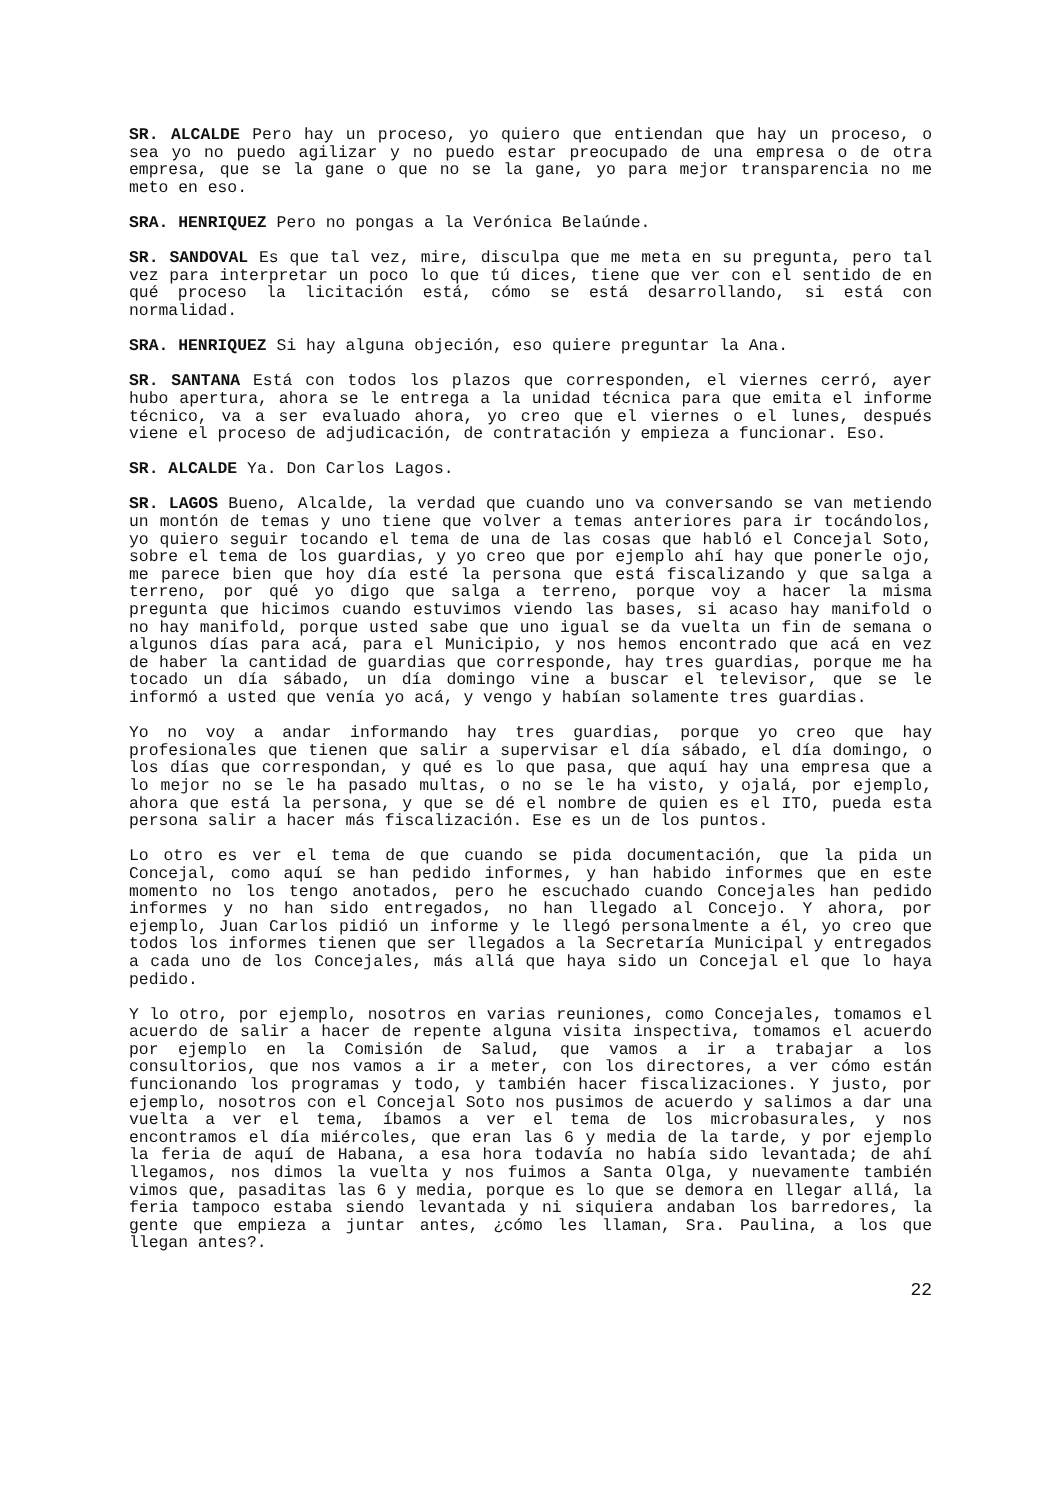SR. ALCALDE Pero hay un proceso, yo quiero que entiendan que hay un proceso, o sea yo no puedo agilizar y no puedo estar preocupado de una empresa o de otra empresa, que se la gane o que no se la gane, yo para mejor transparencia no me meto en eso.
SRA. HENRIQUEZ Pero no pongas a la Verónica Belaúnde.
SR. SANDOVAL Es que tal vez, mire, disculpa que me meta en su pregunta, pero tal vez para interpretar un poco lo que tú dices, tiene que ver con el sentido de en qué proceso la licitación está, cómo se está desarrollando, si está con normalidad.
SRA. HENRIQUEZ Si hay alguna objeción, eso quiere preguntar la Ana.
SR. SANTANA Está con todos los plazos que corresponden, el viernes cerró, ayer hubo apertura, ahora se le entrega a la unidad técnica para que emita el informe técnico, va a ser evaluado ahora, yo creo que el viernes o el lunes, después viene el proceso de adjudicación, de contratación y empieza a funcionar. Eso.
SR. ALCALDE Ya. Don Carlos Lagos.
SR. LAGOS Bueno, Alcalde, la verdad que cuando uno va conversando se van metiendo un montón de temas y uno tiene que volver a temas anteriores para ir tocándolos, yo quiero seguir tocando el tema de una de las cosas que habló el Concejal Soto, sobre el tema de los guardias, y yo creo que por ejemplo ahí hay que ponerle ojo, me parece bien que hoy día esté la persona que está fiscalizando y que salga a terreno, por qué yo digo que salga a terreno, porque voy a hacer la misma pregunta que hicimos cuando estuvimos viendo las bases, si acaso hay manifold o no hay manifold, porque usted sabe que uno igual se da vuelta un fin de semana o algunos días para acá, para el Municipio, y nos hemos encontrado que acá en vez de haber la cantidad de guardias que corresponde, hay tres guardias, porque me ha tocado un día sábado, un día domingo vine a buscar el televisor, que se le informó a usted que venía yo acá, y vengo y habían solamente tres guardias.
Yo no voy a andar informando hay tres guardias, porque yo creo que hay profesionales que tienen que salir a supervisar el día sábado, el día domingo, o los días que correspondan, y qué es lo que pasa, que aquí hay una empresa que a lo mejor no se le ha pasado multas, o no se le ha visto, y ojalá, por ejemplo, ahora que está la persona, y que se dé el nombre de quien es el ITO, pueda esta persona salir a hacer más fiscalización. Ese es un de los puntos.
Lo otro es ver el tema de que cuando se pida documentación, que la pida un Concejal, como aquí se han pedido informes, y han habido informes que en este momento no los tengo anotados, pero he escuchado cuando Concejales han pedido informes y no han sido entregados, no han llegado al Concejo. Y ahora, por ejemplo, Juan Carlos pidió un informe y le llegó personalmente a él, yo creo que todos los informes tienen que ser llegados a la Secretaría Municipal y entregados a cada uno de los Concejales, más allá que haya sido un Concejal el que lo haya pedido.
Y lo otro, por ejemplo, nosotros en varias reuniones, como Concejales, tomamos el acuerdo de salir a hacer de repente alguna visita inspectiva, tomamos el acuerdo por ejemplo en la Comisión de Salud, que vamos a ir a trabajar a los consultorios, que nos vamos a ir a meter, con los directores, a ver cómo están funcionando los programas y todo, y también hacer fiscalizaciones. Y justo, por ejemplo, nosotros con el Concejal Soto nos pusimos de acuerdo y salimos a dar una vuelta a ver el tema, íbamos a ver el tema de los microbasurales, y nos encontramos el día miércoles, que eran las 6 y media de la tarde, y por ejemplo la feria de aquí de Habana, a esa hora todavía no había sido levantada; de ahí llegamos, nos dimos la vuelta y nos fuimos a Santa Olga, y nuevamente también vimos que, pasaditas las 6 y media, porque es lo que se demora en llegar allá, la feria tampoco estaba siendo levantada y ni siquiera andaban los barredores, la gente que empieza a juntar antes, ¿cómo les llaman, Sra. Paulina, a los que llegan antes?.
22